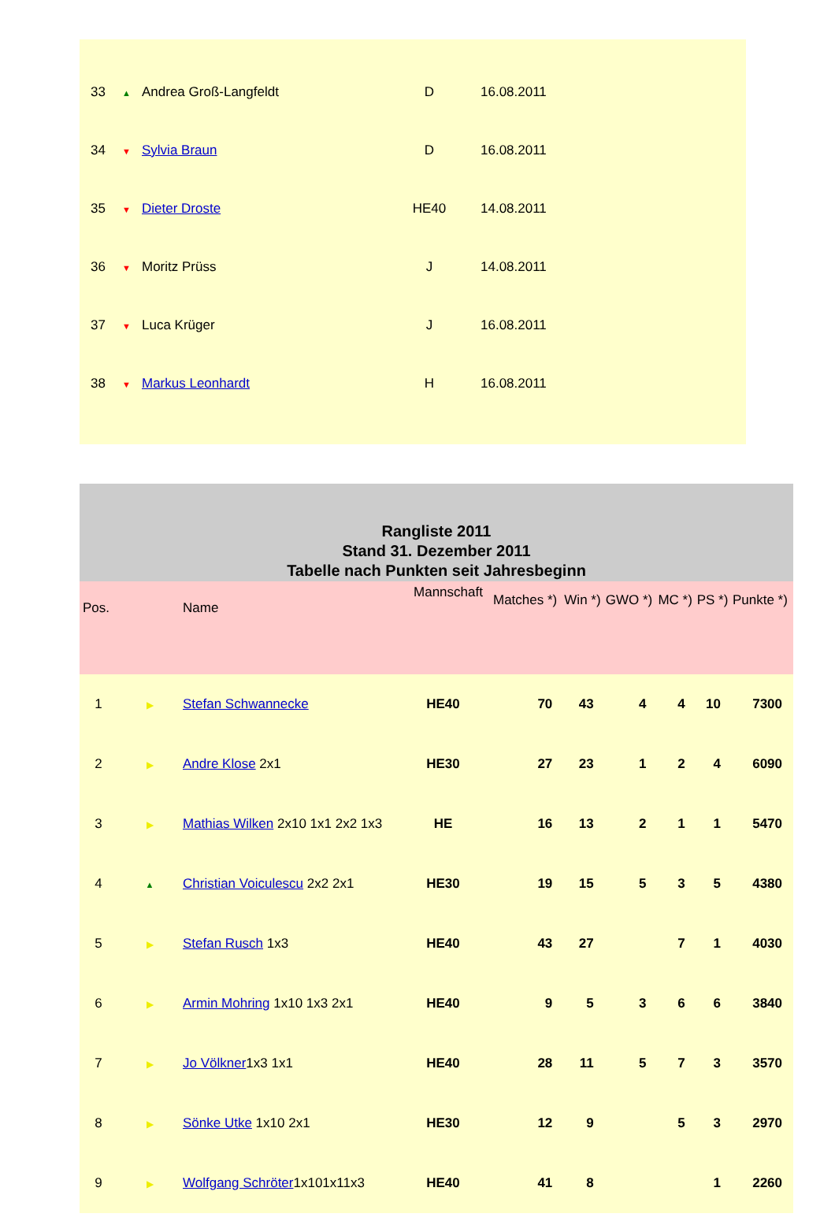| 33 | ▲ | Andrea Groß-Langfeldt | D | 16.08.2011 |
| 34 | ▼ | Sylvia Braun | D | 16.08.2011 |
| 35 | ▼ | Dieter Droste | HE40 | 14.08.2011 |
| 36 | ▼ | Moritz Prüss | J | 14.08.2011 |
| 37 | ▼ | Luca Krüger | J | 16.08.2011 |
| 38 | ▼ | Markus Leonhardt | H | 16.08.2011 |
| Rangliste 2011 Stand 31. Dezember 2011 Tabelle nach Punkten seit Jahresbeginn | | | | | | | | | |
| Pos. | | Name | Mannschaft | Matches *) | Win *) | GWO *) | MC *) | PS *) | Punkte *) |
| 1 | ▶ | Stefan Schwannecke | HE40 | 70 | 43 | 4 | 4 | 10 | 7300 |
| 2 | ▶ | Andre Klose 2x1 | HE30 | 27 | 23 | 1 | 2 | 4 | 6090 |
| 3 | ▶ | Mathias Wilken 2x10 1x1 2x2 1x3 | HE | 16 | 13 | 2 | 1 | 1 | 5470 |
| 4 | ▲ | Christian Voiculescu 2x2 2x1 | HE30 | 19 | 15 | 5 | 3 | 5 | 4380 |
| 5 | ▶ | Stefan Rusch 1x3 | HE40 | 43 | 27 | | 7 | 1 | 4030 |
| 6 | ▶ | Armin Mohring 1x10 1x3 2x1 | HE40 | 9 | 5 | 3 | 6 | 6 | 3840 |
| 7 | ▶ | Jo Völkner 1x3 1x1 | HE40 | 28 | 11 | 5 | 7 | 3 | 3570 |
| 8 | ▶ | Sönke Utke 1x10 2x1 | HE30 | 12 | 9 | | 5 | 3 | 2970 |
| 9 | ▶ | Wolfgang Schröter 1x101x11x3 | HE40 | 41 | 8 | | | 1 | 2260 |